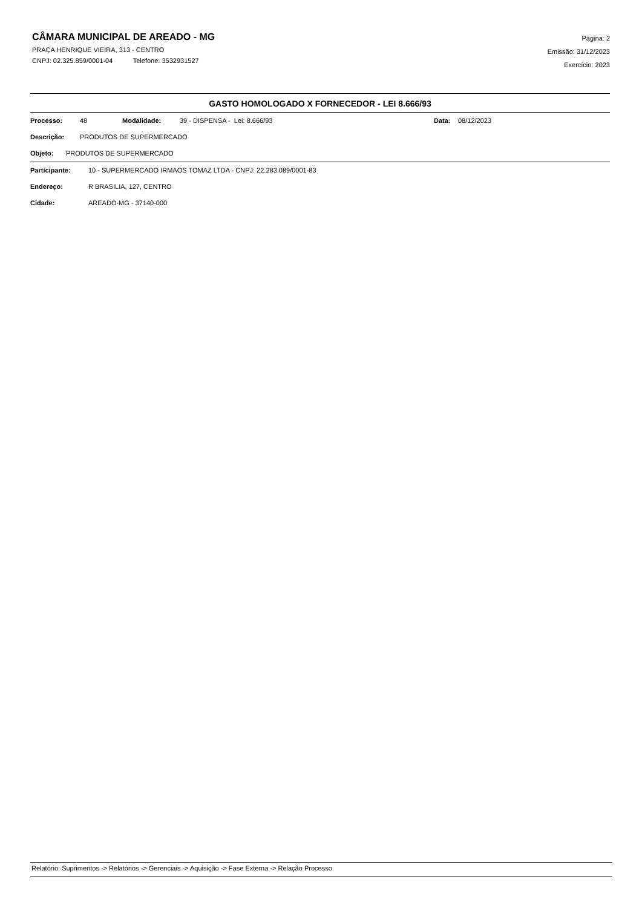CÂMARA MUNICIPAL DE AREADO - MG
PRAÇA HENRIQUE VIEIRA, 313 - CENTRO
CNPJ: 02.325.859/0001-04 Telefone: 3532931527
Página: 2
Emissão: 31/12/2023
Exercício: 2023
GASTO HOMOLOGADO X FORNECEDOR - LEI 8.666/93
Processo: 48 Modalidade: 39 - DISPENSA - Lei: 8.666/93 Data: 08/12/2023
Descrição: PRODUTOS DE SUPERMERCADO
Objeto: PRODUTOS DE SUPERMERCADO
Participante: 10 - SUPERMERCADO IRMAOS TOMAZ LTDA - CNPJ: 22.283.089/0001-83
Endereço: R BRASILIA, 127, CENTRO
Cidade: AREADO-MG - 37140-000
Relatório: Suprimentos -> Relatórios -> Gerenciais -> Aquisição -> Fase Externa -> Relação Processo